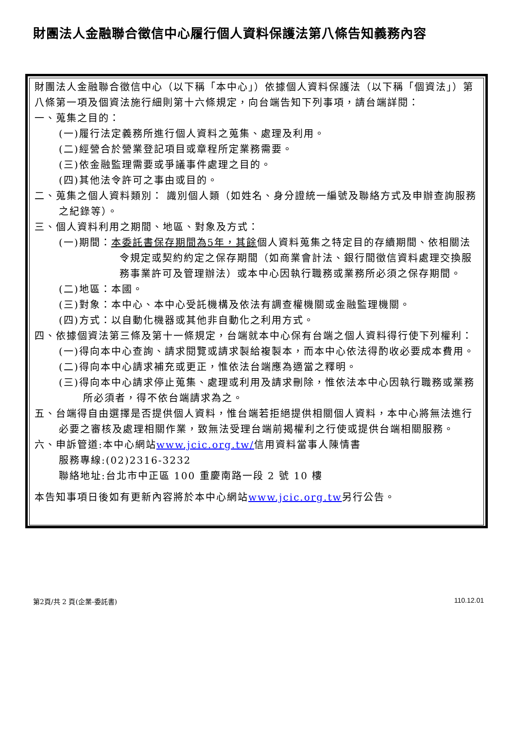財團法人金融聯合徵信中心履行個人資料保護法第八條告知義務內容
財團法人金融聯合徵信中心（以下稱「本中心」）依據個人資料保護法（以下稱「個資法」）第八條第一項及個資法施行細則第十六條規定，向台端告知下列事項，請台端詳閱：
一、蒐集之目的：
(一)履行法定義務所進行個人資料之蒐集、處理及利用。
(二)經營合於營業登記項目或章程所定業務需要。
(三)依金融監理需要或爭議事件處理之目的。
(四)其他法令許可之事由或目的。
二、蒐集之個人資料類別： 識別個人類（如姓名、身分證統一編號及聯絡方式及申辦查詢服務之紀錄等）。
三、個人資料利用之期間、地區、對象及方式：
(一)期間：本委託書保存期間為5年，其餘個人資料蒐集之特定目的存續期間、依相關法令規定或契約約定之保存期間（如商業會計法、銀行間徵信資料處理交換服務事業許可及管理辦法）或本中心因執行職務或業務所必須之保存期間。
(二)地區：本國。
(三)對象：本中心、本中心受託機構及依法有調查權機關或金融監理機關。
(四)方式：以自動化機器或其他非自動化之利用方式。
四、依據個資法第三條及第十一條規定，台端就本中心保有台端之個人資料得行使下列權利：
(一)得向本中心查詢、請求閱覽或請求製給複製本，而本中心依法得酌收必要成本費用。
(二)得向本中心請求補充或更正，惟依法台端應為適當之釋明。
(三)得向本中心請求停止蒐集、處理或利用及請求刪除，惟依法本中心因執行職務或業務所必須者，得不依台端請求為之。
五、台端得自由選擇是否提供個人資料，惟台端若拒絕提供相關個人資料，本中心將無法進行必要之審核及處理相關作業，致無法受理台端前揭權利之行使或提供台端相關服務。
六、申訴管道:本中心網站www.jcic.org.tw/信用資料當事人陳情書
服務專線:(02)2316-3232
聯絡地址:台北市中正區 100 重慶南路一段 2 號 10 樓
本告知事項日後如有更新內容將於本中心網站www.jcic.org.tw另行公告。
第2頁/共 2 頁(企業-委託書) 110.12.01